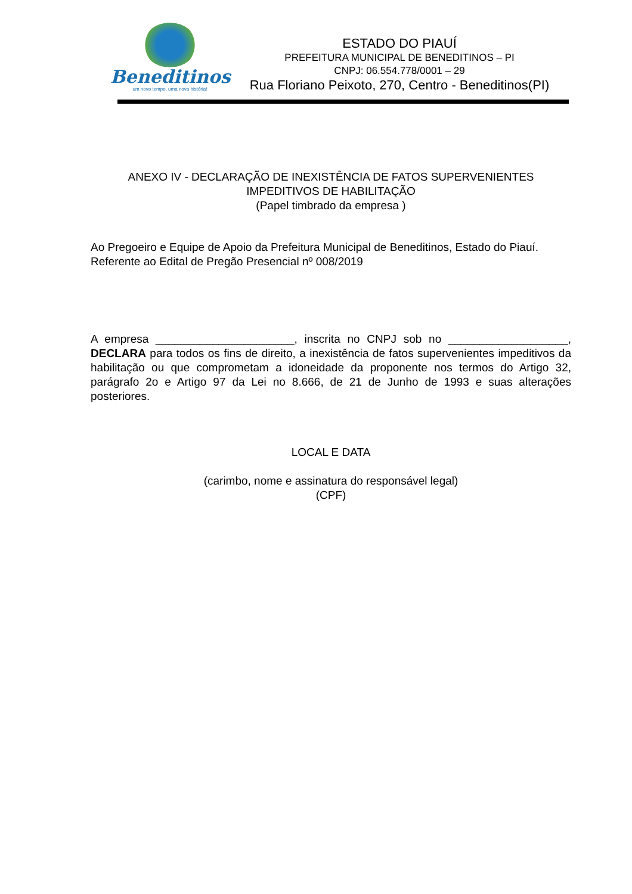Beneditinos
um novo tempo, uma nova história!
ESTADO DO PIAUÍ
PREFEITURA MUNICIPAL DE BENEDITINOS – PI
CNPJ: 06.554.778/0001 – 29
Rua Floriano Peixoto, 270, Centro - Beneditinos(PI)
ANEXO IV - DECLARAÇÃO DE INEXISTÊNCIA DE FATOS SUPERVENIENTES IMPEDITIVOS DE HABILITAÇÃO
(Papel timbrado da empresa )
Ao Pregoeiro e Equipe de Apoio da Prefeitura Municipal de Beneditinos, Estado do Piauí.
Referente ao Edital de Pregão Presencial nº 008/2019
A empresa ______________________, inscrita no CNPJ sob no ___________________, DECLARA para todos os fins de direito, a inexistência de fatos supervenientes impeditivos da habilitação ou que comprometam a idoneidade da proponente nos termos do Artigo 32, parágrafo 2o e Artigo 97 da Lei no 8.666, de 21 de Junho de 1993 e suas alterações posteriores.
LOCAL E DATA
(carimbo, nome e assinatura do responsável legal)
(CPF)